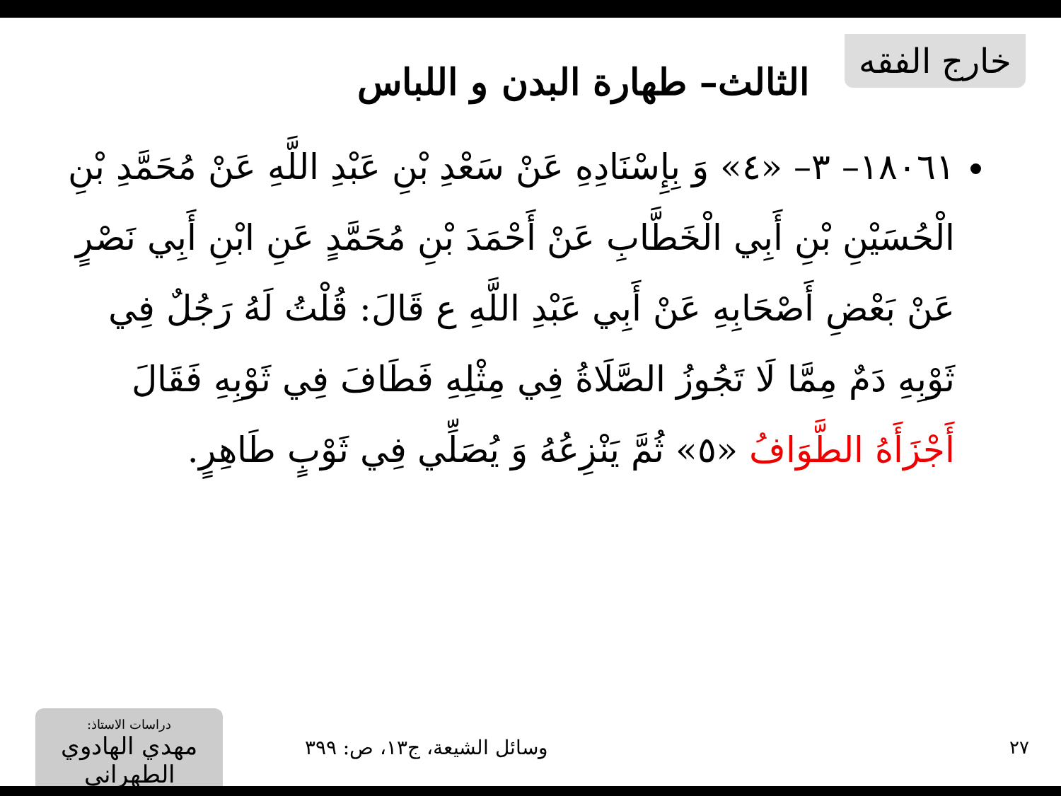خارج الفقه
الثالث– طهارة البدن و اللباس
١٨٠٦١– ٣– «٤» وَ بِإِسْنَادِهِ عَنْ سَعْدِ بْنِ عَبْدِ اللَّهِ عَنْ مُحَمَّدِ بْنِ الْحُسَيْنِ بْنِ أَبِي الْخَطَّابِ عَنْ أَحْمَدَ بْنِ مُحَمَّدٍ عَنِ ابْنِ أَبِي نَصْرٍ عَنْ بَعْضِ أَصْحَابِهِ عَنْ أَبِي عَبْدِ اللَّهِ ع قَالَ: قُلْتُ لَهُ رَجُلٌ فِي ثَوْبِهِ دَمٌ مِمَّا لَا تَجُوزُ الصَّلَاةُ فِي مِثْلِهِ فَطَافَ فِي ثَوْبِهِ فَقَالَ أَجْزَأَهُ الطَّوَافُ «٥» ثُمَّ يَنْزِعُهُ وَ يُصَلِّي فِي ثَوْبٍ طَاهِرٍ.
٢٧ وسائل الشيعة، ج١٣، ص: ٣٩٩
دراسات الاستاذ:
مهدي الهادوي الطهراني